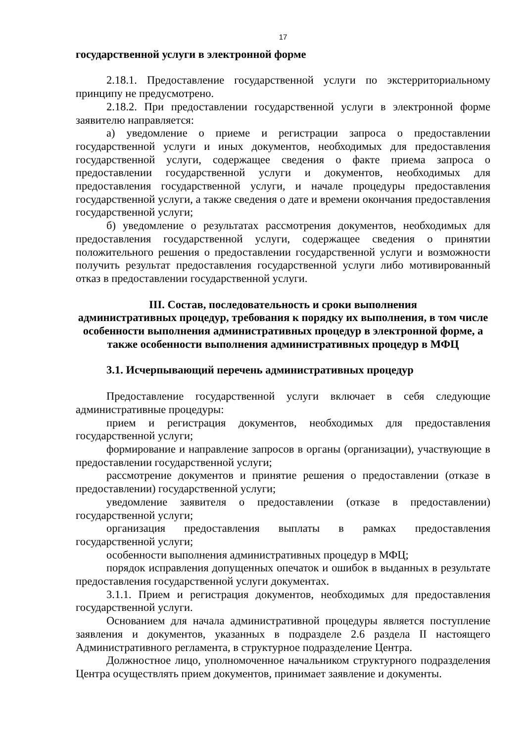17
государственной услуги в электронной форме
2.18.1. Предоставление государственной услуги по экстерриториальному принципу не предусмотрено.
2.18.2. При предоставлении государственной услуги в электронной форме заявителю направляется:
а) уведомление о приеме и регистрации запроса о предоставлении государственной услуги и иных документов, необходимых для предоставления государственной услуги, содержащее сведения о факте приема запроса о предоставлении государственной услуги и документов, необходимых для предоставления государственной услуги, и начале процедуры предоставления государственной услуги, а также сведения о дате и времени окончания предоставления государственной услуги;
б) уведомление о результатах рассмотрения документов, необходимых для предоставления государственной услуги, содержащее сведения о принятии положительного решения о предоставлении государственной услуги и возможности получить результат предоставления государственной услуги либо мотивированный отказ в предоставлении государственной услуги.
III. Состав, последовательность и сроки выполнения
административных процедур, требования к порядку их выполнения, в том числе особенности выполнения административных процедур в электронной форме, а также особенности выполнения административных процедур в МФЦ
3.1. Исчерпывающий перечень административных процедур
Предоставление государственной услуги включает в себя следующие административные процедуры:
прием и регистрация документов, необходимых для предоставления государственной услуги;
формирование и направление запросов в органы (организации), участвующие в предоставлении государственной услуги;
рассмотрение документов и принятие решения о предоставлении (отказе в предоставлении) государственной услуги;
уведомление заявителя о предоставлении (отказе в предоставлении) государственной услуги;
организация предоставления выплаты в рамках предоставления государственной услуги;
особенности выполнения административных процедур в МФЦ;
порядок исправления допущенных опечаток и ошибок в выданных в результате предоставления государственной услуги документах.
3.1.1. Прием и регистрация документов, необходимых для предоставления государственной услуги.
Основанием для начала административной процедуры является поступление заявления и документов, указанных в подразделе 2.6 раздела II настоящего Административного регламента, в структурное подразделение Центра.
Должностное лицо, уполномоченное начальником структурного подразделения Центра осуществлять прием документов, принимает заявление и документы.